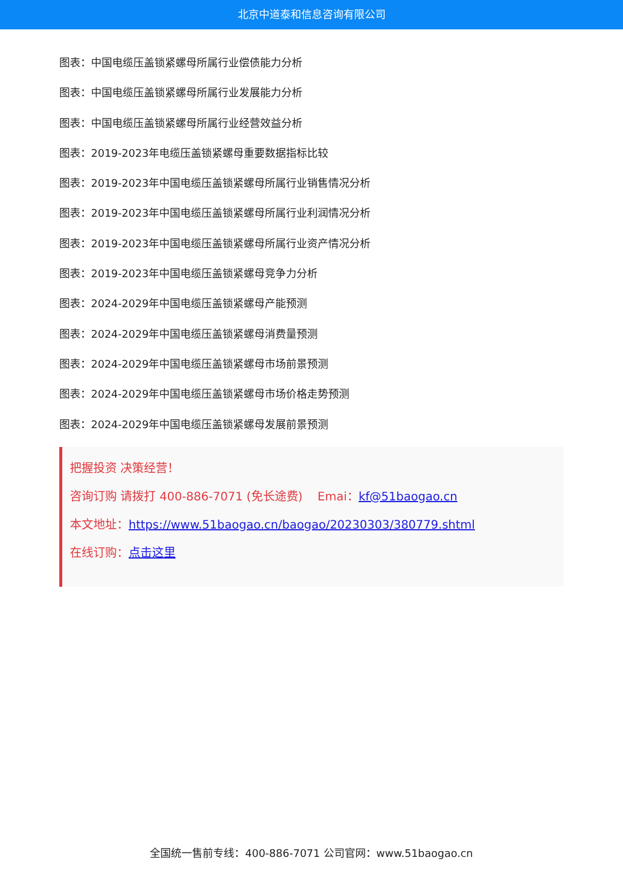北京中道泰和信息咨询有限公司
图表：中国电缆压盖锁紧螺母所属行业偿债能力分析
图表：中国电缆压盖锁紧螺母所属行业发展能力分析
图表：中国电缆压盖锁紧螺母所属行业经营效益分析
图表：2019-2023年电缆压盖锁紧螺母重要数据指标比较
图表：2019-2023年中国电缆压盖锁紧螺母所属行业销售情况分析
图表：2019-2023年中国电缆压盖锁紧螺母所属行业利润情况分析
图表：2019-2023年中国电缆压盖锁紧螺母所属行业资产情况分析
图表：2019-2023年中国电缆压盖锁紧螺母竞争力分析
图表：2024-2029年中国电缆压盖锁紧螺母产能预测
图表：2024-2029年中国电缆压盖锁紧螺母消费量预测
图表：2024-2029年中国电缆压盖锁紧螺母市场前景预测
图表：2024-2029年中国电缆压盖锁紧螺母市场价格走势预测
图表：2024-2029年中国电缆压盖锁紧螺母发展前景预测
把握投资 决策经营！
咨询订购 请拨打 400-886-7071 (免长途费) Emai：kf@51baogao.cn
本文地址：https://www.51baogao.cn/baogao/20230303/380779.shtml
在线订购：点击这里
全国统一售前专线：400-886-7071 公司官网：www.51baogao.cn